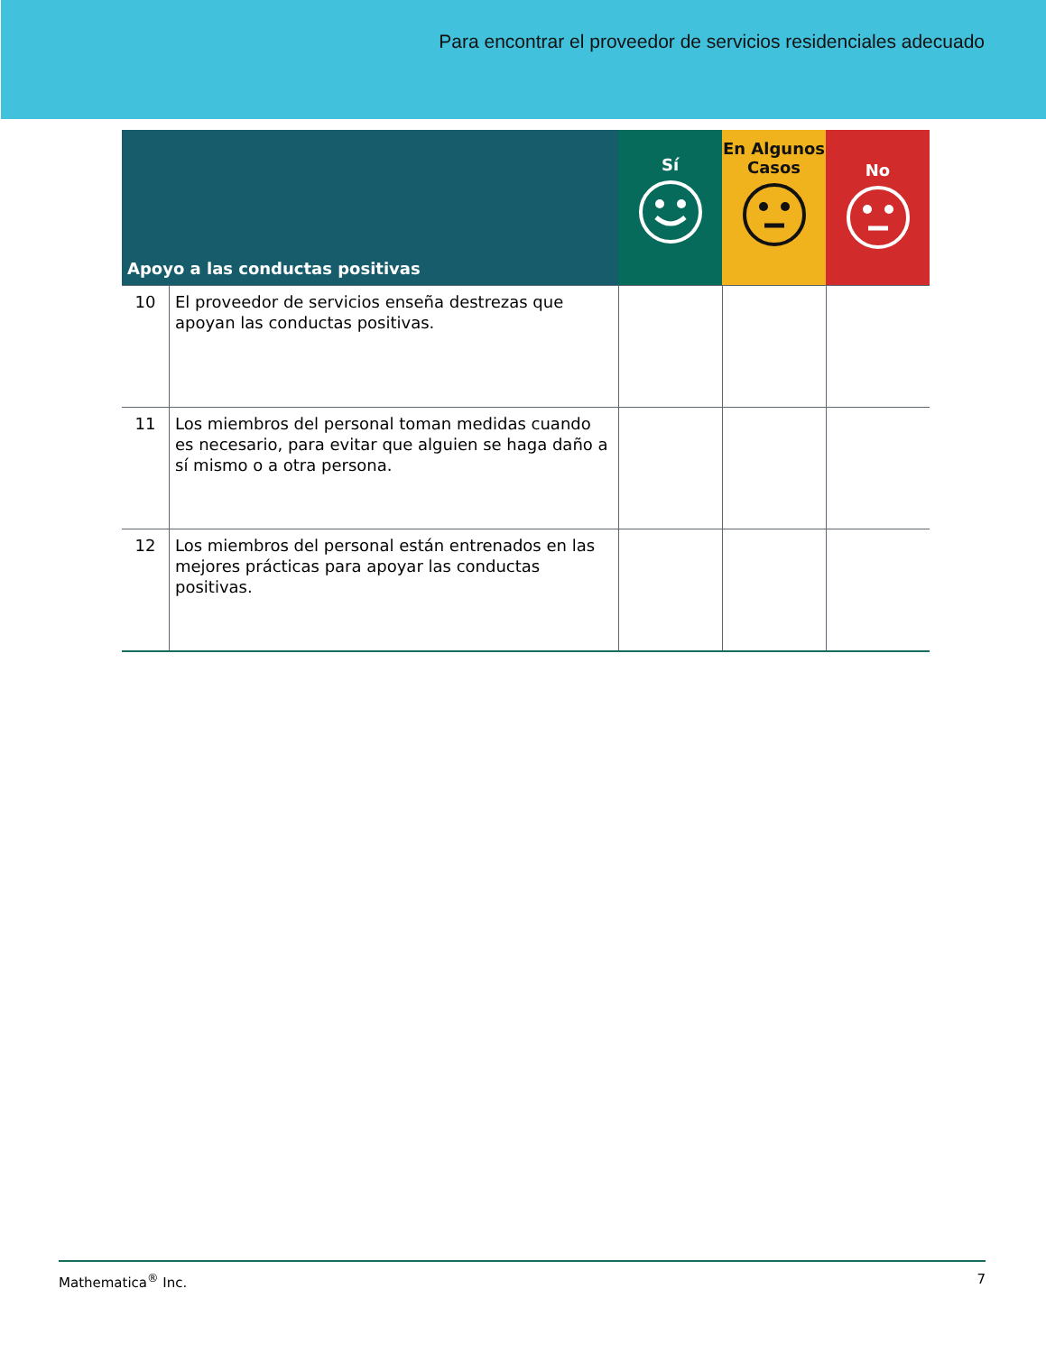Para encontrar el proveedor de servicios residenciales adecuado
| Apoyo a las conductas positivas | | Sí | En Algunos Casos | No |
| --- | --- | --- | --- | --- |
| 10 | El proveedor de servicios enseña destrezas que apoyan las conductas positivas. | | | |
| 11 | Los miembros del personal toman medidas cuando es necesario, para evitar que alguien se haga daño a sí mismo o a otra persona. | | | |
| 12 | Los miembros del personal están entrenados en las mejores prácticas para apoyar las conductas positivas. | | | |
Mathematica<sup>®</sup> Inc. 7